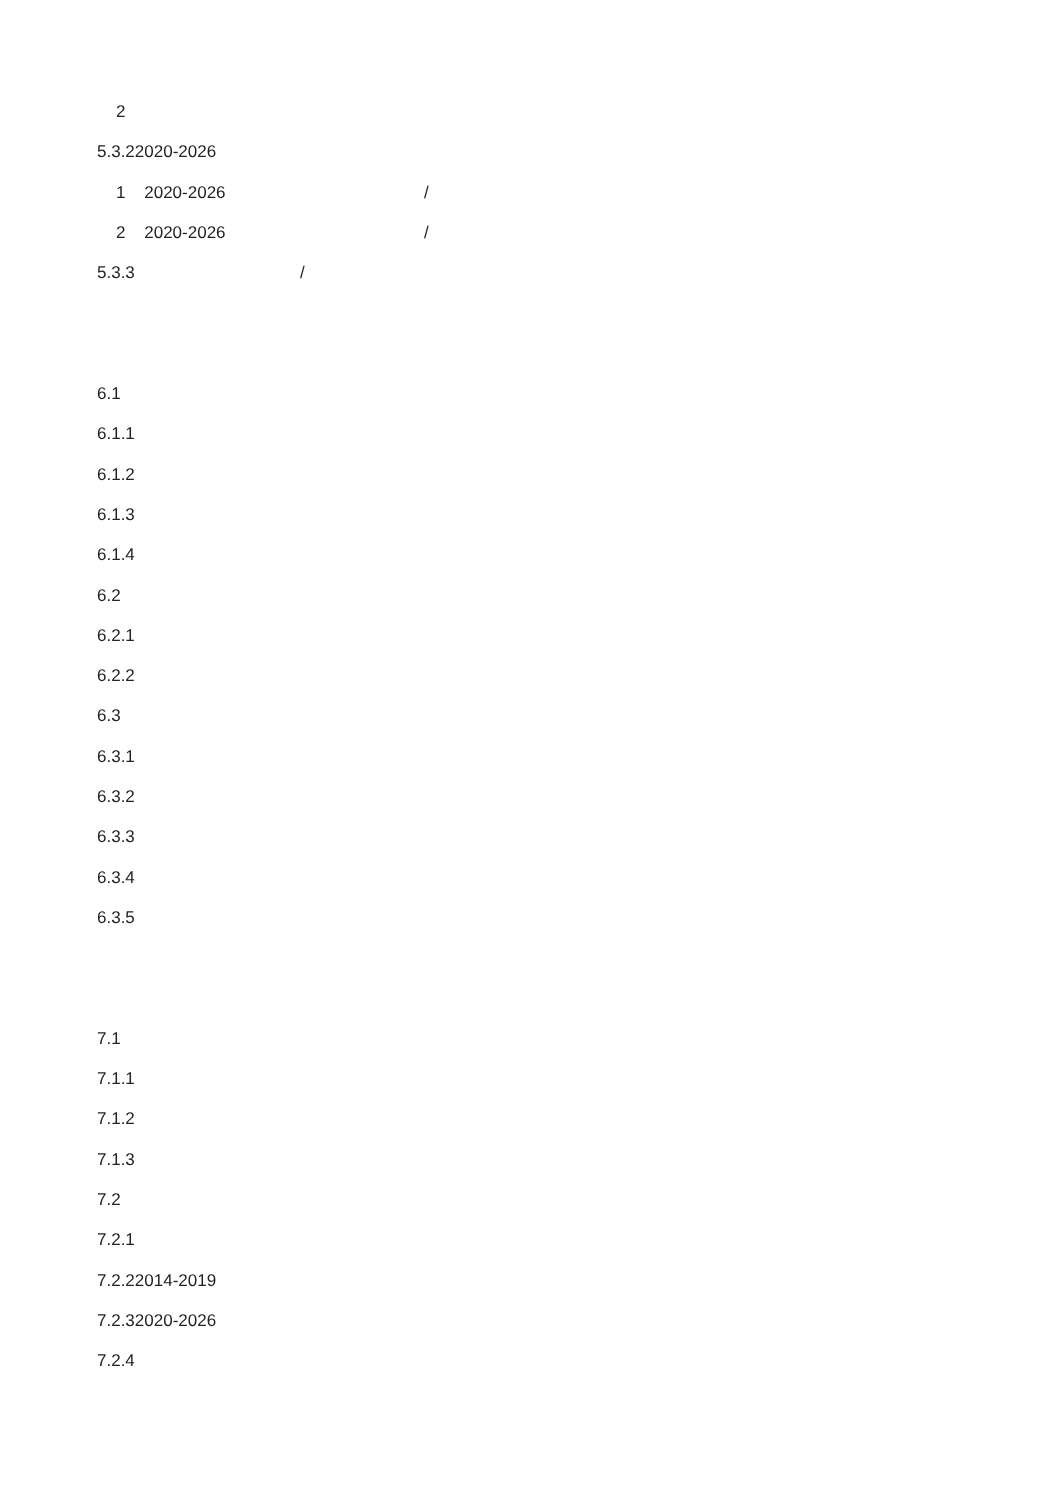2
5.3.22020-2026
1 2020-2026 /
2 2020-2026 /
5.3.3 /
6.1
6.1.1
6.1.2
6.1.3
6.1.4
6.2
6.2.1
6.2.2
6.3
6.3.1
6.3.2
6.3.3
6.3.4
6.3.5
7.1
7.1.1
7.1.2
7.1.3
7.2
7.2.1
7.2.22014-2019
7.2.32020-2026
7.2.4